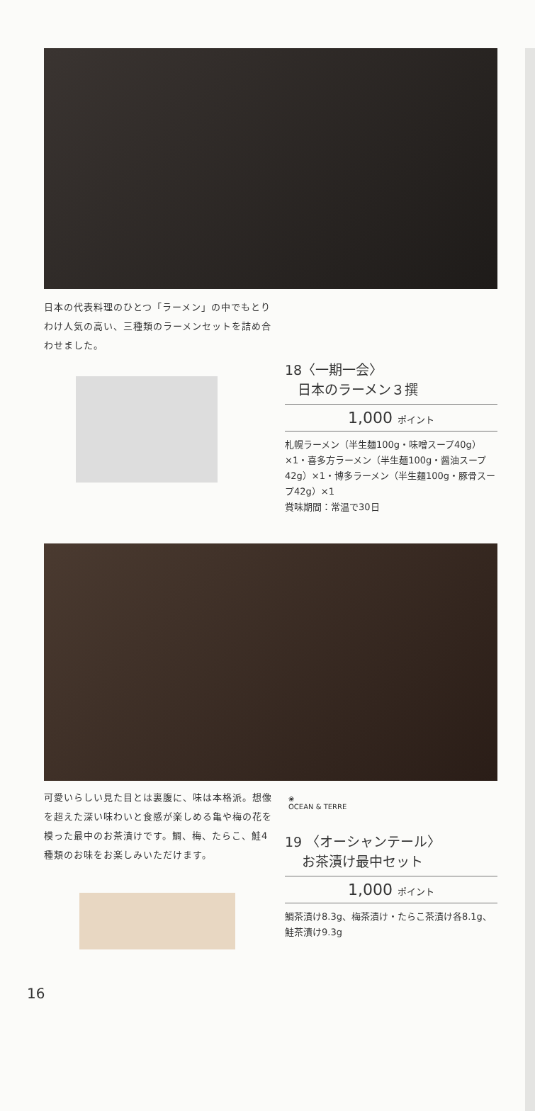日本の代表料理のひとつ「ラーメン」の中でもとりわけ人気の高い、三種類のラーメンセットを詰め合わせました。
18〈一期一会〉
日本のラーメン３撰
1,000 ポイント
札幌ラーメン（半生麺100g・味噌スープ40g）×1・喜多方ラーメン（半生麺100g・醤油スープ42g）×1・博多ラーメン（半生麺100g・豚骨スープ42g）×1
賞味期間：常温で30日
可愛いらしい見た目とは裏腹に、味は本格派。想像を超えた深い味わいと食感が楽しめる亀や梅の花を模った最中のお茶漬けです。鯛、梅、たらこ、鮭4種類のお味をお楽しみいただけます。
❀
OCEAN & TERRE
19 〈オーシャンテール〉
お茶漬け最中セット
1,000 ポイント
鯛茶漬け8.3g、梅茶漬け・たらこ茶漬け各8.1g、鮭茶漬け9.3g
16